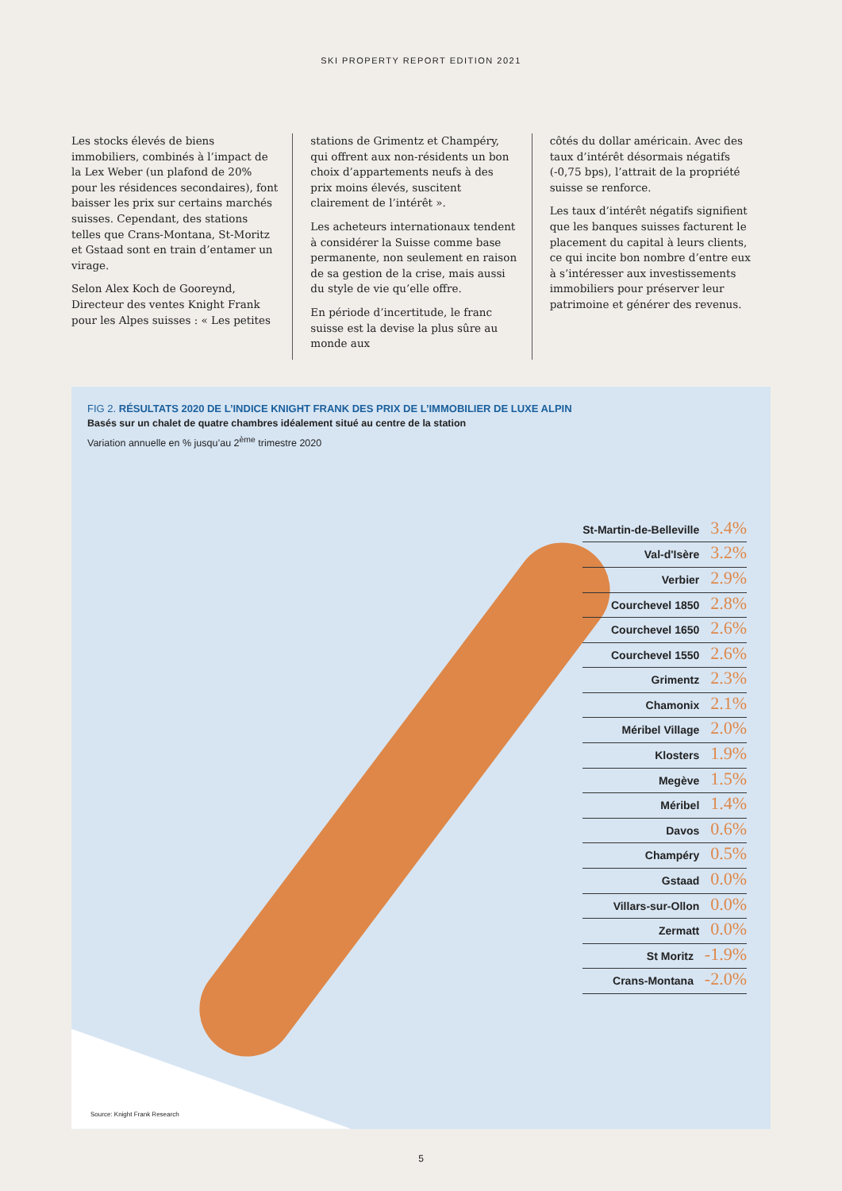SKI PROPERTY REPORT EDITION 2021
Les stocks élevés de biens immobiliers, combinés à l’impact de la Lex Weber (un plafond de 20% pour les résidences secondaires), font baisser les prix sur certains marchés suisses. Cependant, des stations telles que Crans-Montana, St-Moritz et Gstaad sont en train d’entamer un virage.
Selon Alex Koch de Gooreynd, Directeur des ventes Knight Frank pour les Alpes suisses : « Les petites
stations de Grimentz et Champéry, qui offrent aux non-résidents un bon choix d’appartements neufs à des prix moins élevés, suscitent clairement de l’intérêt ».
Les acheteurs internationaux tendent à considérer la Suisse comme base permanente, non seulement en raison de sa gestion de la crise, mais aussi du style de vie qu’elle offre.
En période d’incertitude, le franc suisse est la devise la plus sûre au monde aux
côtés du dollar américain. Avec des taux d’intérêt désormais négatifs (-0,75 bps), l’attrait de la propriété suisse se renforce.
Les taux d’intérêt négatifs signifient que les banques suisses facturent le placement du capital à leurs clients, ce qui incite bon nombre d’entre eux à s’intéresser aux investissements immobiliers pour préserver leur patrimoine et générer des revenus.
FIG 2. RÉSULTATS 2020 DE L’INDICE KNIGHT FRANK DES PRIX DE L’IMMOBILIER DE LUXE ALPIN
Basés sur un chalet de quatre chambres idéalement situé au centre de la station
Variation annuelle en % jusqu’au 2<sup>ème</sup> trimestre 2020
St-Martin-de-Belleville 3.4%
Val-d'Isère 3.2%
Verbier 2.9%
Courchevel 1850 2.8%
Courchevel 1650 2.6%
Courchevel 1550 2.6%
Grimentz 2.3%
Chamonix 2.1%
Méribel Village 2.0%
Klosters 1.9%
Megève 1.5%
Méribel 1.4%
Davos 0.6%
Champéry 0.5%
Gstaad 0.0%
Villars-sur-Ollon 0.0%
Zermatt 0.0%
St Moritz -1.9%
Crans-Montana -2.0%
Source: Knight Frank Research
5